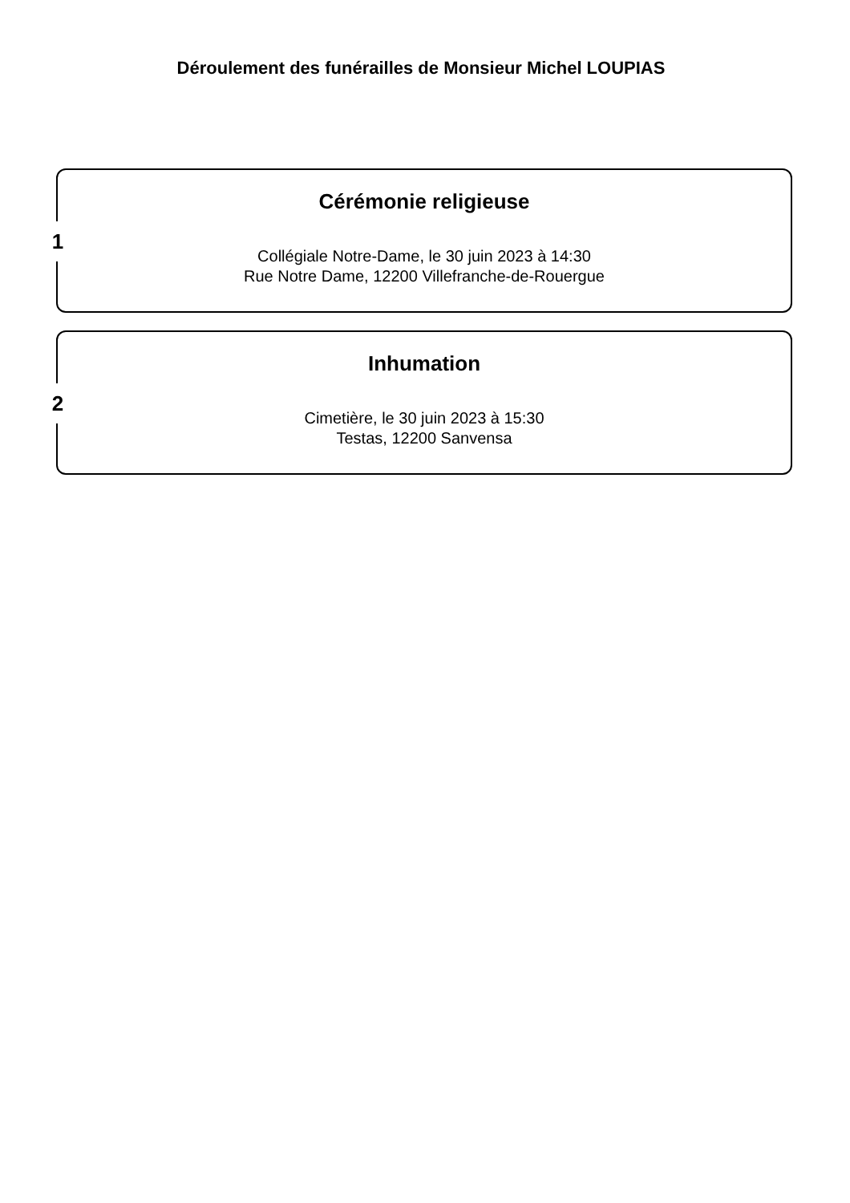Déroulement des funérailles de Monsieur Michel LOUPIAS
1
Cérémonie religieuse
Collégiale Notre-Dame, le 30 juin 2023 à 14:30
Rue Notre Dame, 12200 Villefranche-de-Rouergue
2
Inhumation
Cimetière, le 30 juin 2023 à 15:30
Testas, 12200 Sanvensa